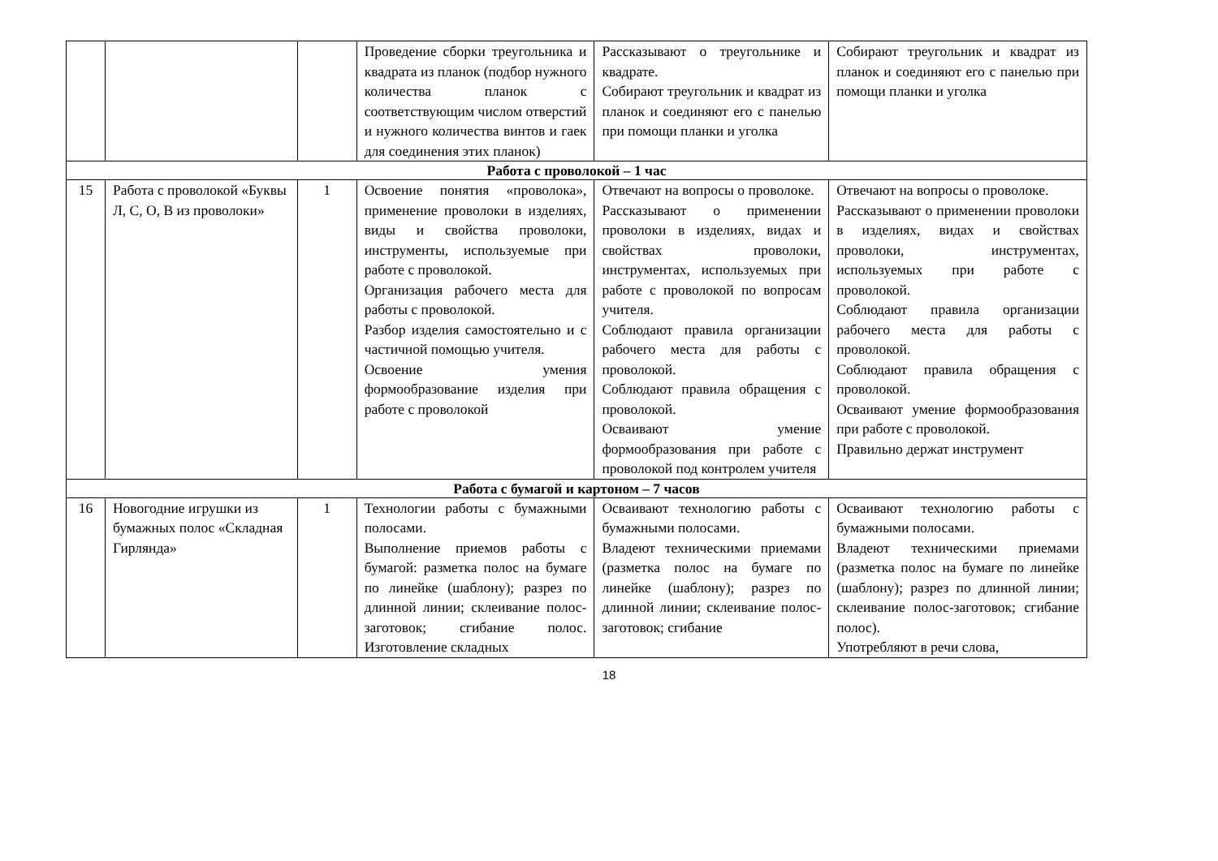| | | | Проведение сборки треугольника и квадрата из планок (подбор нужного количества планок с соответствующим числом отверстий и нужного количества винтов и гаек для соединения этих планок) | Рассказывают о треугольнике и квадрате. Собирают треугольник и квадрат из планок и соединяют его с панелью при помощи планки и уголка | Собирают треугольник и квадрат из планок и соединяют его с панелью при помощи планки и уголка |
| Работа с проволокой – 1 час | | | | | |
| 15 | Работа с проволокой «Буквы Л, С, О, В из проволоки» | 1 | Освоение понятия «проволока», применение проволоки в изделиях, виды и свойства проволоки, инструменты, используемые при работе с проволокой. Организация рабочего места для работы с проволокой. Разбор изделия самостоятельно и с частичной помощью учителя. Освоение умения формообразование изделия при работе с проволокой | Отвечают на вопросы о проволоке. Рассказывают о применении проволоки в изделиях, видах и свойствах проволоки, инструментах, используемых при работе с проволокой по вопросам учителя. Соблюдают правила организации рабочего места для работы с проволокой. Соблюдают правила обращения с проволокой. Осваивают умение формообразования при работе с проволокой под контролем учителя | Отвечают на вопросы о проволоке. Рассказывают о применении проволоки в изделиях, видах и свойствах проволоки, инструментах, используемых при работе с проволокой. Соблюдают правила организации рабочего места для работы с проволокой. Соблюдают правила обращения с проволокой. Осваивают умение формообразования при работе с проволокой. Правильно держат инструмент |
| Работа с бумагой и картоном – 7 часов | | | | | |
| 16 | Новогодние игрушки из бумажных полос «Складная Гирлянда» | 1 | Технологии работы с бумажными полосами. Выполнение приемов работы с бумагой: разметка полос на бумаге по линейке (шаблону); разрез по длинной линии; склеивание полос-заготовок; сгибание полос. Изготовление складных | Осваивают технологию работы с бумажными полосами. Владеют техническими приемами (разметка полос на бумаге по линейке (шаблону); разрез по длинной линии; склеивание полос-заготовок; сгибание | Осваивают технологию работы с бумажными полосами. Владеют техническими приемами (разметка полос на бумаге по линейке (шаблону); разрез по длинной линии; склеивание полос-заготовок; сгибание полос). Употребляют в речи слова, |
18